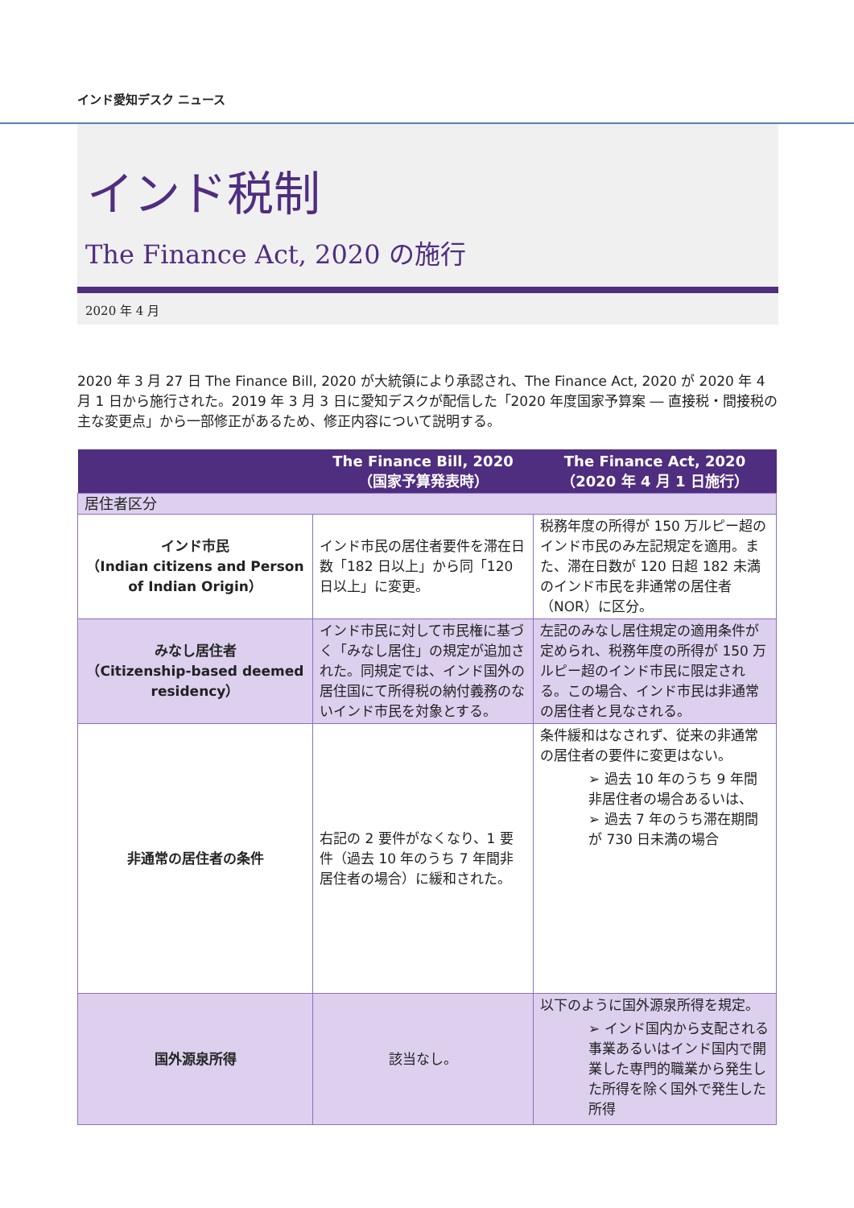インド愛知デスク ニュース
インド税制
The Finance Act, 2020 の施行
2020 年 4 月
2020 年 3 月 27 日 The Finance Bill, 2020 が大統領により承認され、The Finance Act, 2020 が 2020 年 4 月 1 日から施行された。2019 年 3 月 3 日に愛知デスクが配信した「2020 年度国家予算案 ― 直接税・間接税の主な変更点」から一部修正があるため、修正内容について説明する。
| | The Finance Bill, 2020 （国家予算発表時） | The Finance Act, 2020 （2020 年 4 月 1 日施行） |
| --- | --- | --- |
| 居住者区分 | | |
| インド市民 （Indian citizens and Person of Indian Origin） | インド市民の居住者要件を滞在日数「182 日以上」から同「120 日以上」に変更。 | 税務年度の所得が 150 万ルピー超のインド市民のみ左記規定を適用。また、滞在日数が 120 日超 182 未満のインド市民を非通常の居住者（NOR）に区分。 |
| みなし居住者 （Citizenship-based deemed residency） | インド市民に対して市民権に基づく「みなし居住」の規定が追加された。同規定では、インド国外の居住国にて所得税の納付義務のないインド市民を対象とする。 | 左記のみなし居住規定の適用条件が定められ、税務年度の所得が 150 万ルピー超のインド市民に限定される。この場合、インド市民は非通常の居住者と見なされる。 |
| 非通常の居住者の条件 | 右記の 2 要件がなくなり、1 要件（過去 10 年のうち 7 年間非居住者の場合）に緩和された。 | 条件緩和はなされず、従来の非通常の居住者の要件に変更はない。 ➢ 過去 10 年のうち 9 年間非居住者の場合あるいは、 ➢ 過去 7 年のうち滞在期間が 730 日未満の場合 |
| 国外源泉所得 | 該当なし。 | 以下のように国外源泉所得を規定。 ➢ インド国内から支配される事業あるいはインド国内で開業した専門的職業から発生した所得を除く国外で発生した所得 |